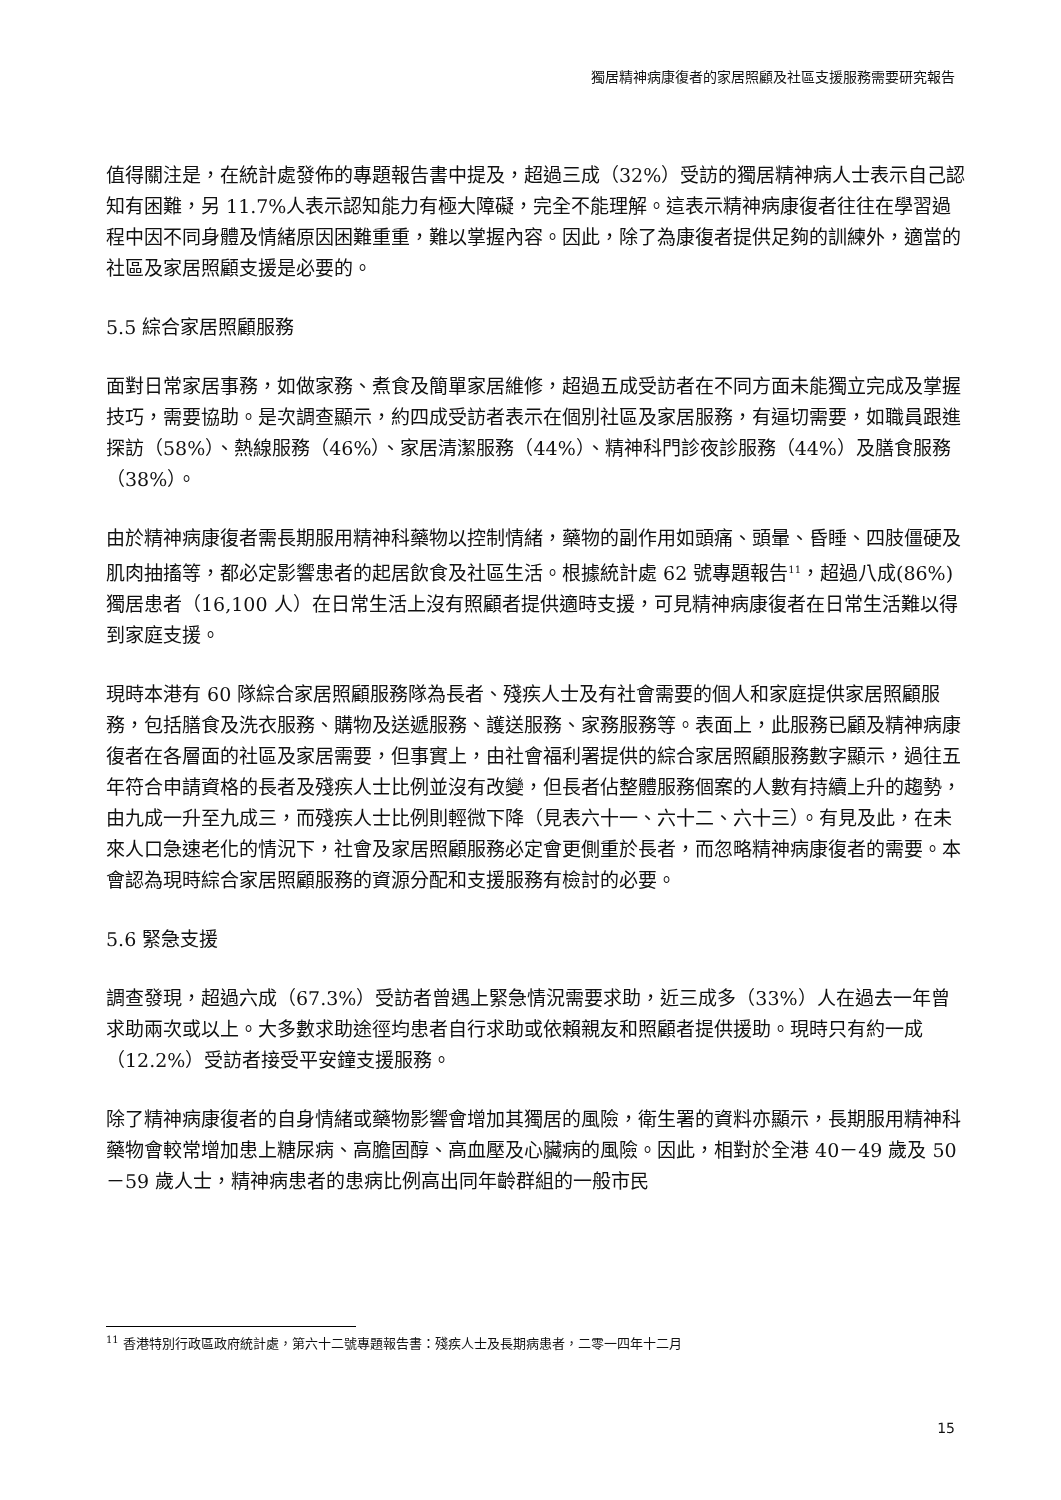獨居精神病康復者的家居照顧及社區支援服務需要研究報告
值得關注是，在統計處發佈的專題報告書中提及，超過三成（32%）受訪的獨居精神病人士表示自己認知有困難，另 11.7%人表示認知能力有極大障礙，完全不能理解。這表示精神病康復者往往在學習過程中因不同身體及情緒原因困難重重，難以掌握內容。因此，除了為康復者提供足夠的訓練外，適當的社區及家居照顧支援是必要的。
5.5 綜合家居照顧服務
面對日常家居事務，如做家務、煮食及簡單家居維修，超過五成受訪者在不同方面未能獨立完成及掌握技巧，需要協助。是次調查顯示，約四成受訪者表示在個別社區及家居服務，有逼切需要，如職員跟進探訪（58%）、熱線服務（46%）、家居清潔服務（44%）、精神科門診夜診服務（44%）及膳食服務（38%）。
由於精神病康復者需長期服用精神科藥物以控制情緒，藥物的副作用如頭痛、頭暈、昏睡、四肢僵硬及肌肉抽搐等，都必定影響患者的起居飲食及社區生活。根據統計處 62 號專題報告<sup>11</sup>，超過八成(86%)獨居患者（16,100 人）在日常生活上沒有照顧者提供適時支援，可見精神病康復者在日常生活難以得到家庭支援。
現時本港有 60 隊綜合家居照顧服務隊為長者、殘疾人士及有社會需要的個人和家庭提供家居照顧服務，包括膳食及洗衣服務、購物及送遞服務、護送服務、家務服務等。表面上，此服務已顧及精神病康復者在各層面的社區及家居需要，但事實上，由社會福利署提供的綜合家居照顧服務數字顯示，過往五年符合申請資格的長者及殘疾人士比例並沒有改變，但長者佔整體服務個案的人數有持續上升的趨勢，由九成一升至九成三，而殘疾人士比例則輕微下降（見表六十一、六十二、六十三）。有見及此，在未來人口急速老化的情況下，社會及家居照顧服務必定會更側重於長者，而忽略精神病康復者的需要。本會認為現時綜合家居照顧服務的資源分配和支援服務有檢討的必要。
5.6 緊急支援
調查發現，超過六成（67.3%）受訪者曾遇上緊急情況需要求助，近三成多（33%）人在過去一年曾求助兩次或以上。大多數求助途徑均患者自行求助或依賴親友和照顧者提供援助。現時只有約一成（12.2%）受訪者接受平安鐘支援服務。
除了精神病康復者的自身情緒或藥物影響會增加其獨居的風險，衛生署的資料亦顯示，長期服用精神科藥物會較常增加患上糖尿病、高膽固醇、高血壓及心臟病的風險。因此，相對於全港 40－49 歲及 50－59 歲人士，精神病患者的患病比例高出同年齡群組的一般市民
<sup>11</sup> 香港特別行政區政府統計處，第六十二號專題報告書：殘疾人士及長期病患者，二零一四年十二月
15